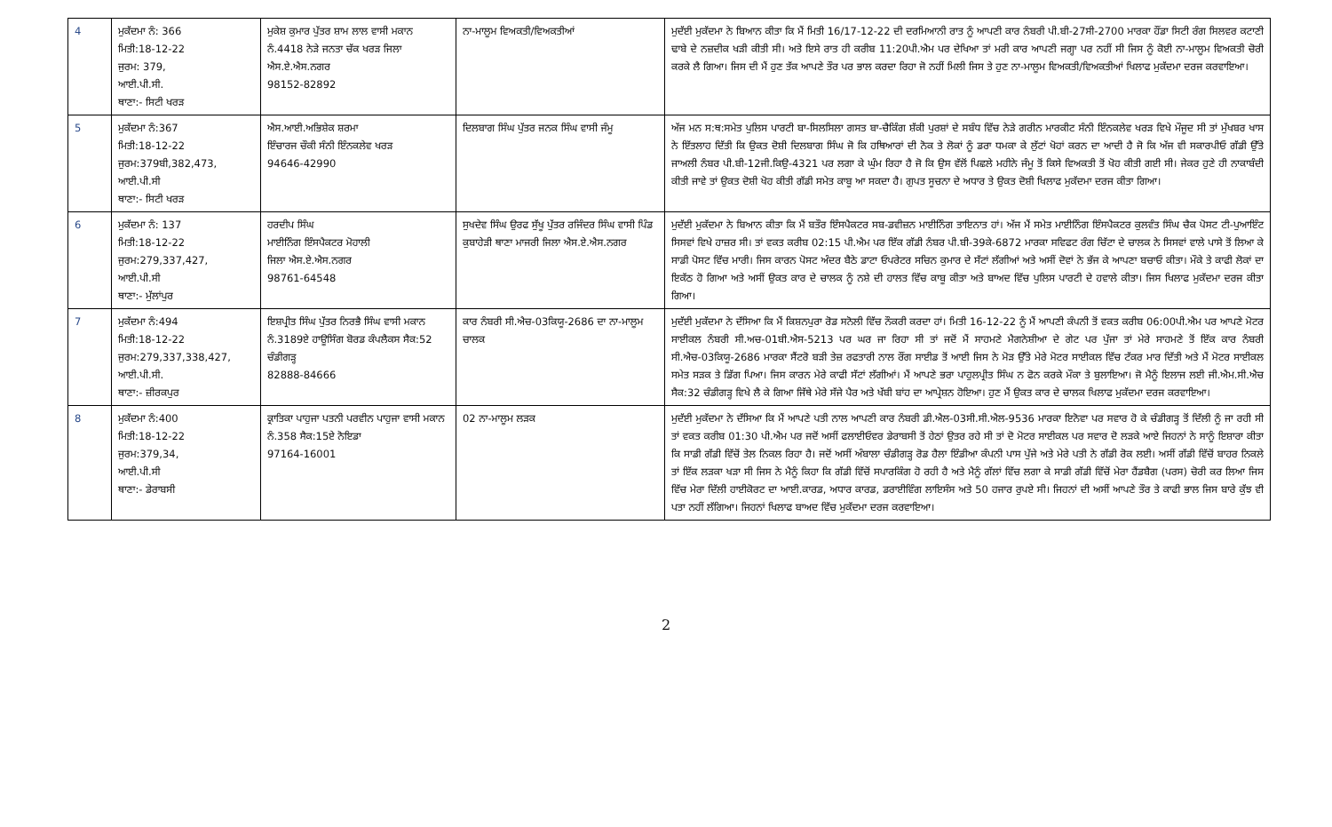| 4 | ਮੁਕੱਦਮਾ ਨੰ: 366 ਮਿਤੀ:18-12-22 ਜੁਰਮ: 379, ਆਈ.ਪੀ.ਸੀ. ਥਾਣਾ:- ਸਿਟੀ ਖਰੜ | ਮੁਕੇਸ਼ ਕੁਮਾਰ ਪੁੱਤਰ ਸ਼ਾਮ ਲਾਲ ਵਾਸੀ ਮਕਾਨ ਨੰ.4418 ਨੇੜੇ ਜਨਤਾ ਚੱਕ ਖਰੜ ਜਿਲਾ ਐਸ.ਏ.ਐਸ.ਨਗਰ 98152-82892 | ਨਾ-ਮਾਲੂਮ ਵਿਅਕਤੀ/ਵਿਅਕਤੀਆਂ | ਮੁਦੱਈ ਮੁਕੱਦਮਾ ਨੇ ਬਿਆਨ ਕੀਤਾ ਕਿ ਮੈਂ ਮਿਤੀ 16/17-12-22 ਦੀ ਦਰਮਿਆਨੀ ਰਾਤ ਨੂੰ ਆਪਣੀ ਕਾਰ ਨੰਬਰੀ ਪੀ.ਬੀ-27ਸੀ-2700 ਮਾਰਕਾ ਹੌਂਡਾ ਸਿਟੀ ਰੰਗ ਸਿਲਵਰ ਕਟਾਣੀ ਢਾਬੇ ਦੇ ਨਜ਼ਦੀਕ ਖੜੀ ਕੀਤੀ ਸੀ। ਅਤੇ ਇਸੇ ਰਾਤ ਹੀ ਕਰੀਬ 11:20ਪੀ.ਐਮ ਪਰ ਦੇਖਿਆ ਤਾਂ ਮਰੀ ਕਾਰ ਆਪਣੀ ਜਗ੍ਹਾ ਪਰ ਨਹੀਂ ਸੀ ਜਿਸ ਨੂੰ ਕੋਈ ਨਾ-ਮਾਲੂਮ ਵਿਅਕਤੀ ਚੋਰੀ ਕਰਕੇ ਲੈ ਗਿਆ। ਜਿਸ ਦੀ ਮੈਂ ਹੁਣ ਤੱਕ ਆਪਣੇ ਤੌਰ ਪਰ ਭਾਲ ਕਰਦਾ ਰਿਹਾ ਜੋ ਨਹੀਂ ਮਿਲੀ ਜਿਸ ਤੇ ਹੁਣ ਨਾ-ਮਾਲੂਮ ਵਿਅਕਤੀ/ਵਿਅਕਤੀਆਂ ਖਿਲਾਫ ਮੁਕੱਦਮਾ ਦਰਜ ਕਰਵਾਇਆ। |
| 5 | ਮੁਕੱਦਮਾ ਨੰ:367 ਮਿਤੀ:18-12-22 ਜੁਰਮ:379ਬੀ,382,473, ਆਈ.ਪੀ.ਸੀ ਥਾਣਾ:- ਸਿਟੀ ਖਰੜ | ਐਸ.ਆਈ.ਅਭਿਸ਼ੇਕ ਸ਼ਰਮਾ ਇੰਚਾਰਜ ਚੌਕੀ ਸੰਨੀ ਇੰਨਕਲੇਵ ਖਰੜ 94646-42990 | ਦਿਲਬਾਗ ਸਿੰਘ ਪੁੱਤਰ ਜਨਕ ਸਿੰਘ ਵਾਸੀ ਜੰਮੂ | ਅੱਜ ਮਨ ਸ:ਥ:ਸਮੇਤ ਪੁਲਿਸ ਪਾਰਟੀ ਬਾ-ਸਿਲਸਿਲਾ ਗਸਤ ਬਾ-ਚੈਕਿੰਗ ਸ਼ੱਕੀ ਪੁਰਸ਼ਾਂ ਦੇ ਸਬੰਧ ਵਿੱਚ ਨੇੜੇ ਗਰੀਨ ਮਾਰਕੀਟ ਸੰਨੀ ਇੰਨਕਲੇਵ ਖਰੜ ਵਿਖੇ ਮੌਜੂਦ ਸੀ ਤਾਂ ਮੁੱਖਬਰ ਖਾਸ ਨੇ ਇੱਤਲਾਹ ਦਿੱਤੀ ਕਿ ਉਕਤ ਦੋਸ਼ੀ ਦਿਲਬਾਗ ਸਿੰਘ ਜੋ ਕਿ ਹਥਿਆਰਾਂ ਦੀ ਨੋਕ ਤੇ ਲੋਕਾਂ ਨੂੰ ਡਰਾ ਧਮਕਾ ਕੇ ਲੁੱਟਾਂ ਖੋਹਾਂ ਕਰਨ ਦਾ ਆਦੀ ਹੈ ਜੋ ਕਿ ਅੱਜ ਵੀ ਸਕਾਰਪੀਓ ਗੱਡੀ ਉੱਤੇ ਜਾਅਲੀ ਨੰਬਰ ਪੀ.ਬੀ-12ਜੀ.ਕਿਉ-4321 ਪਰ ਲਗਾ ਕੇ ਘੁੰਮ ਰਿਹਾ ਹੈ ਜੋ ਕਿ ਉਸ ਵੱਲੋਂ ਪਿਛਲੇ ਮਹੀਨੇ ਜੰਮੂ ਤੋਂ ਕਿਸੇ ਵਿਅਕਤੀ ਤੋਂ ਖੋਹ ਕੀਤੀ ਗਈ ਸੀ। ਜੇਕਰ ਹੁਣੇ ਹੀ ਨਾਕਾਬੰਦੀ ਕੀਤੀ ਜਾਵੇ ਤਾਂ ਉਕਤ ਦੋਸ਼ੀ ਖੋਹ ਕੀਤੀ ਗੱਡੀ ਸਮੇਤ ਕਾਬੂ ਆ ਸਕਦਾ ਹੈ। ਗੁਪਤ ਸੂਚਨਾ ਦੇ ਅਧਾਰ ਤੇ ਉਕਤ ਦੋਸ਼ੀ ਖਿਲਾਫ ਮੁਕੱਦਮਾ ਦਰਜ ਕੀਤਾ ਗਿਆ। |
| 6 | ਮੁਕੱਦਮਾ ਨੰ: 137 ਮਿਤੀ:18-12-22 ਜੁਰਮ:279,337,427, ਆਈ.ਪੀ.ਸੀ ਥਾਣਾ:- ਮੁੱਲਾਂਪੁਰ | ਹਰਦੀਪ ਸਿੰਘ ਮਾਈਨਿੰਗ ਇੰਸਪੈਕਟਰ ਮੋਹਾਲੀ ਜਿਲਾ ਐਸ.ਏ.ਐਸ.ਨਗਰ 98761-64548 | ਸੁਖਦੇਵ ਸਿੰਘ ਉਰਫ ਸੁੱਖੂ ਪੁੱਤਰ ਰਜਿੰਦਰ ਸਿੰਘ ਵਾਸੀ ਪਿੰਡ ਕੁਬਾਹੇੜੀ ਥਾਣਾ ਮਾਜਰੀ ਜਿਲਾ ਐਸ.ਏ.ਐਸ.ਨਗਰ | ਮੁਦੱਈ ਮੁਕੱਦਮਾ ਨੇ ਬਿਆਨ ਕੀਤਾ ਕਿ ਮੈਂ ਬਤੌਰ ਇੰਸਪੈਕਟਰ ਸਬ-ਡਵੀਜ਼ਨ ਮਾਈਨਿੰਗ ਤਾਇਨਾਤ ਹਾਂ। ਅੱਜ ਮੈਂ ਸਮੇਤ ਮਾਈਨਿੰਗ ਇੰਸਪੈਕਟਰ ਕੁਲਵੰਤ ਸਿੰਘ ਚੈਕ ਪੋਸਟ ਟੀ-ਪੁਆਇੰਟ ਸਿਸਵਾਂ ਵਿਖੇ ਹਾਜ਼ਰ ਸੀ। ਤਾਂ ਵਕਤ ਕਰੀਬ 02:15 ਪੀ.ਐਮ ਪਰ ਇੱਕ ਗੱਡੀ ਨੰਬਰ ਪੀ.ਬੀ-39ਕੇ-6872 ਮਾਰਕਾ ਸਵਿਫਟ ਰੰਗ ਚਿੱਟਾ ਦੇ ਚਾਲਕ ਨੇ ਸਿਸਵਾਂ ਵਾਲੇ ਪਾਸੇ ਤੋਂ ਲਿਆ ਕੇ ਸਾਡੀ ਪੋਸਟ ਵਿੱਚ ਮਾਰੀ। ਜਿਸ ਕਾਰਨ ਪੋਸਟ ਅੰਦਰ ਬੈਠੇ ਡਾਟਾ ਓਪਰੇਟਰ ਸਚਿਨ ਕੁਮਾਰ ਦੇ ਸੱਟਾਂ ਲੱਗੀਆਂ ਅਤੇ ਅਸੀਂ ਦੋਵਾਂ ਨੇ ਭੱਜ ਕੇ ਆਪਣਾ ਬਚਾਓ ਕੀਤਾ। ਮੌਕੇ ਤੇ ਕਾਫੀ ਲੋਕਾਂ ਦਾ ਇਕੱਠ ਹੋ ਗਿਆ ਅਤੇ ਅਸੀਂ ਉਕਤ ਕਾਰ ਦੇ ਚਾਲਕ ਨੂੰ ਨਸ਼ੇ ਦੀ ਹਾਲਤ ਵਿੱਚ ਕਾਬੂ ਕੀਤਾ ਅਤੇ ਬਾਅਦ ਵਿੱਚ ਪੁਲਿਸ ਪਾਰਟੀ ਦੇ ਹਵਾਲੇ ਕੀਤਾ। ਜਿਸ ਖਿਲਾਫ ਮੁਕੱਦਮਾ ਦਰਜ ਕੀਤਾ ਗਿਆ। |
| 7 | ਮੁਕੱਦਮਾ ਨੰ:494 ਮਿਤੀ:18-12-22 ਜੁਰਮ:279,337,338,427, ਆਈ.ਪੀ.ਸੀ. ਥਾਣਾ:- ਜ਼ੀਰਕਪੁਰ | ਇਸ਼ਪ੍ਰੀਤ ਸਿੰਘ ਪੁੱਤਰ ਨਿਰਭੈ ਸਿੰਘ ਵਾਸੀ ਮਕਾਨ ਨੰ.3189ਏ ਹਾਊਸਿੰਗ ਬੋਰਡ ਕੰਪਲੈਕਸ ਸੈਕ:52 ਚੰਡੀਗੜ੍ਹ 82888-84666 | ਕਾਰ ਨੰਬਰੀ ਸੀ.ਐਚ-03ਕਿਯੂ-2686 ਦਾ ਨਾ-ਮਾਲੂਮ ਚਾਲਕ | ਮੁਦੱਈ ਮੁਕੱਦਮਾ ਨੇ ਦੱਸਿਆ ਕਿ ਮੈਂ ਕਿਸ਼ਨਪੁਰਾ ਰੋਡ ਸਨੋਲੀ ਵਿੱਚ ਨੌਕਰੀ ਕਰਦਾ ਹਾਂ। ਮਿਤੀ 16-12-22 ਨੂੰ ਮੈਂ ਆਪਣੀ ਕੰਪਨੀ ਤੋਂ ਵਕਤ ਕਰੀਬ 06:00ਪੀ.ਐਮ ਪਰ ਆਪਣੇ ਮੋਟਰ ਸਾਈਕਲ ਨੰਬਰੀ ਸੀ.ਅਚ-01ਬੀ.ਐਸ-5213 ਪਰ ਘਰ ਜਾ ਰਿਹਾ ਸੀ ਤਾਂ ਜਦੋਂ ਮੈਂ ਸਾਹਮਣੇ ਮੈਗਨੇਸ਼ੀਆ ਦੇ ਗੇਟ ਪਰ ਪੁੱਜਾ ਤਾਂ ਮੇਰੇ ਸਾਹਮਣੇ ਤੋਂ ਇੱਕ ਕਾਰ ਨੰਬਰੀ ਸੀ.ਐਚ-03ਕਿਯੂ-2686 ਮਾਰਕਾ ਸੈਂਟਰੋ ਬੜੀ ਤੇਜ਼ ਰਫਤਾਰੀ ਨਾਲ ਰੌਂਗ ਸਾਈਡ ਤੋਂ ਆਈ ਜਿਸ ਨੇ ਮੋੜ ਉੱਤੇ ਮੇਰੇ ਮੋਟਰ ਸਾਈਕਲ ਵਿੱਚ ਟੱਕਰ ਮਾਰ ਦਿੱਤੀ ਅਤੇ ਮੈਂ ਮੋਟਰ ਸਾਈਕਲ ਸਮੇਤ ਸੜਕ ਤੇ ਡਿੱਗ ਪਿਆ। ਜਿਸ ਕਾਰਨ ਮੇਰੇ ਕਾਫੀ ਸੱਟਾਂ ਲੱਗੀਆਂ। ਮੈਂ ਆਪਣੇ ਭਰਾ ਪਾਹੁਲਪ੍ਰੀਤ ਸਿੰਘ ਨ ਫੋਨ ਕਰਕੇ ਮੌਕਾ ਤੇ ਬੁਲਾਇਆ। ਜੋ ਮੈਨੂੰ ਇਲਾਜ ਲਈ ਜੀ.ਐਮ.ਸੀ.ਐਚ ਸੈਕ:32 ਚੰਡੀਗੜ੍ਹ ਵਿਖੇ ਲੈ ਕੇ ਗਿਆ ਜਿੱਥੇ ਮੇਰੇ ਸੱਜੇ ਪੈਰ ਅਤੇ ਖੱਬੀ ਬਾਂਹ ਦਾ ਆਪ੍ਰੇਸ਼ਨ ਹੋਇਆ। ਹੁਣ ਮੈਂ ਉਕਤ ਕਾਰ ਦੇ ਚਾਲਕ ਖਿਲਾਫ ਮੁਕੱਦਮਾ ਦਰਜ ਕਰਵਾਇਆ। |
| 8 | ਮੁਕੱਦਮਾ ਨੰ:400 ਮਿਤੀ:18-12-22 ਜੁਰਮ:379,34, ਆਈ.ਪੀ.ਸੀ ਥਾਣਾ:- ਡੇਰਾਬਸੀ | ਕ੍ਰਾਤਿਕਾ ਪਾਹੁਜਾ ਪਤਨੀ ਪਰਵੀਨ ਪਾਹੁਜਾ ਵਾਸੀ ਮਕਾਨ ਨੰ.358 ਸੈਕ:15ਏ ਨੋਇਡਾ 97164-16001 | 02 ਨਾ-ਮਾਲੂਮ ਲੜਕ | ਮੁਦੱਈ ਮੁਕੱਦਮਾ ਨੇ ਦੱਸਿਆ ਕਿ ਮੈਂ ਆਪਣੇ ਪਤੀ ਨਾਲ ਆਪਣੀ ਕਾਰ ਨੰਬਰੀ ਡੀ.ਐਲ-03ਸੀ.ਸੀ.ਐਲ-9536 ਮਾਰਕਾ ਇਨੋਵਾ ਪਰ ਸਵਾਰ ਹੋ ਕੇ ਚੰਡੀਗੜ੍ਹ ਤੋਂ ਦਿੱਲੀ ਨੂੰ ਜਾ ਰਹੀ ਸੀ ਤਾਂ ਵਕਤ ਕਰੀਬ 01:30 ਪੀ.ਐਮ ਪਰ ਜਦੋਂ ਅਸੀਂ ਫਲਾਈਓਵਰ ਡੇਰਾਬਸੀ ਤੋਂ ਹੇਠਾਂ ਉਤਰ ਰਹੇ ਸੀ ਤਾਂ ਦੋ ਮੋਟਰ ਸਾਈਕਲ ਪਰ ਸਵਾਰ ਦੋ ਲੜਕੇ ਆਏ ਜਿਹਨਾਂ ਨੇ ਸਾਨੂੰ ਇਸ਼ਾਰਾ ਕੀਤਾ ਕਿ ਸਾਡੀ ਗੱਡੀ ਵਿੱਚੋਂ ਤੇਲ ਨਿਕਲ ਰਿਹਾ ਹੈ। ਜਦੋਂ ਅਸੀਂ ਅੰਬਾਲਾ ਚੰਡੀਗੜ੍ਹ ਰੋਡ ਹੈਲਾ ਇੰਡੀਆ ਕੰਪਨੀ ਪਾਸ ਪੁੱਜੇ ਅਤੇ ਮੇਰੇ ਪਤੀ ਨੇ ਗੱਡੀ ਰੋਕ ਲਈ। ਅਸੀਂ ਗੱਡੀ ਵਿੱਚੋਂ ਬਾਹਰ ਨਿਕਲੇ ਤਾਂ ਇੱਕ ਲੜਕਾ ਖੜਾ ਸੀ ਜਿਸ ਨੇ ਮੈਨੂੰ ਕਿਹਾ ਕਿ ਗੱਡੀ ਵਿੱਚੋਂ ਸਪਾਰਕਿੰਗ ਹੋ ਰਹੀ ਹੈ ਅਤੇ ਮੈਨੂੰ ਗੱਲਾਂ ਵਿੱਚ ਲਗਾ ਕੇ ਸਾਡੀ ਗੱਡੀ ਵਿੱਚੋਂ ਮੇਰਾ ਹੈਂਡਬੈਗ (ਪਰਸ) ਚੋਰੀ ਕਰ ਲਿਆ ਜਿਸ ਵਿੱਚ ਮੇਰਾ ਦਿੱਲੀ ਹਾਈਕੋਰਟ ਦਾ ਆਈ.ਕਾਰਡ, ਅਧਾਰ ਕਾਰਡ, ਡਰਾਈਵਿੰਗ ਲਾਇਸੰਸ ਅਤੇ 50 ਹਜਾਰ ਰੁਪਏ ਸੀ। ਜਿਹਨਾਂ ਦੀ ਅਸੀਂ ਆਪਣੇ ਤੌਰ ਤੇ ਕਾਫੀ ਭਾਲ ਜਿਸ ਬਾਰੇ ਕੁੱਝ ਵੀ ਪਤਾ ਨਹੀਂ ਲੱਗਿਆ। ਜਿਹਨਾਂ ਖਿਲਾਫ ਬਾਅਦ ਵਿੱਚ ਮੁਕੱਦਮਾ ਦਰਜ ਕਰਵਾਇਆ। |
2